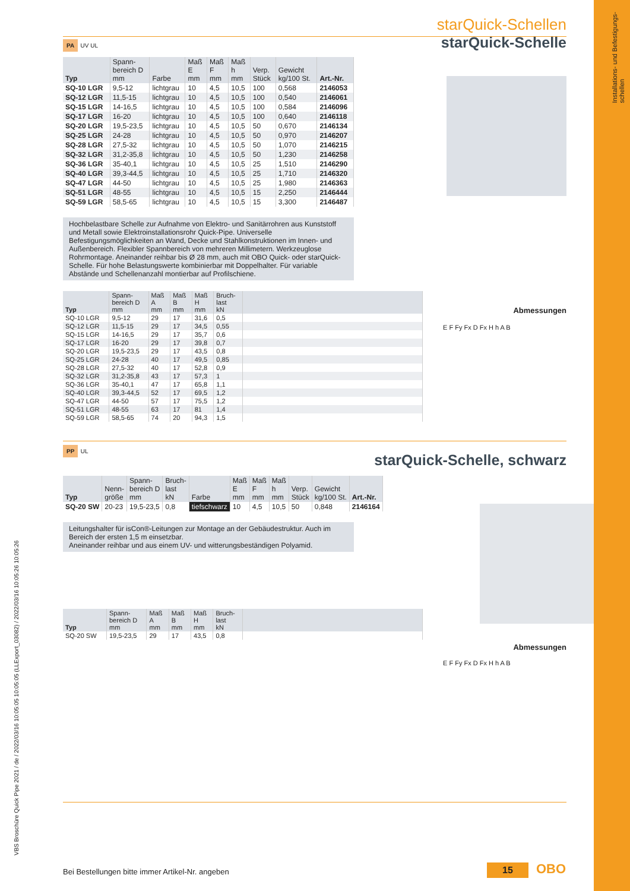Installations- und Befestigungs-
schellen
starQuick-Schellen
PA
UV UL
starQuick-Schelle
| Typ | Spann- bereich D mm | Farbe | Maß E mm | Maß F mm | Maß h mm | Verp. Stück | Gewicht kg/100 St. | Art.-Nr. |
| --- | --- | --- | --- | --- | --- | --- | --- | --- |
| SQ-10 LGR | 9,5-12 | lichtgrau | 10 | 4,5 | 10,5 | 100 | 0,568 | 2146053 |
| SQ-12 LGR | 11,5-15 | lichtgrau | 10 | 4,5 | 10,5 | 100 | 0,540 | 2146061 |
| SQ-15 LGR | 14-16,5 | lichtgrau | 10 | 4,5 | 10,5 | 100 | 0,584 | 2146096 |
| SQ-17 LGR | 16-20 | lichtgrau | 10 | 4,5 | 10,5 | 100 | 0,640 | 2146118 |
| SQ-20 LGR | 19,5-23,5 | lichtgrau | 10 | 4,5 | 10,5 | 50 | 0,670 | 2146134 |
| SQ-25 LGR | 24-28 | lichtgrau | 10 | 4,5 | 10,5 | 50 | 0,970 | 2146207 |
| SQ-28 LGR | 27,5-32 | lichtgrau | 10 | 4,5 | 10,5 | 50 | 1,070 | 2146215 |
| SQ-32 LGR | 31,2-35,8 | lichtgrau | 10 | 4,5 | 10,5 | 50 | 1,230 | 2146258 |
| SQ-36 LGR | 35-40,1 | lichtgrau | 10 | 4,5 | 10,5 | 25 | 1,510 | 2146290 |
| SQ-40 LGR | 39,3-44,5 | lichtgrau | 10 | 4,5 | 10,5 | 25 | 1,710 | 2146320 |
| SQ-47 LGR | 44-50 | lichtgrau | 10 | 4,5 | 10,5 | 25 | 1,980 | 2146363 |
| SQ-51 LGR | 48-55 | lichtgrau | 10 | 4,5 | 10,5 | 15 | 2,250 | 2146444 |
| SQ-59 LGR | 58,5-65 | lichtgrau | 10 | 4,5 | 10,5 | 15 | 3,300 | 2146487 |
Hochbelastbare Schelle zur Aufnahme von Elektro- und Sanitärrohren aus Kunststoff und Metall sowie Elektroinstallationsrohr Quick-Pipe. Universelle Befestigungsmöglichkeiten an Wand, Decke und Stahlkonstruktionen im Innen- und Außenbereich. Flexibler Spannbereich von mehreren Millimetern. Werkzeuglose Rohrmontage. Aneinander reihbar bis Ø 28 mm, auch mit OBO Quick- oder starQuick-Schelle. Für hohe Belastungswerte kombinierbar mit Doppelhalter. Für variable Abstände und Schellenanzahl montierbar auf Profilschiene.
Abmessungen
| Typ | Spann- bereich D mm | Maß A mm | Maß B mm | Maß H mm | Bruch- last kN | |
| --- | --- | --- | --- | --- | --- | --- |
| SQ-10 LGR | 9,5-12 | 29 | 17 | 31,6 | 0,5 | |
| SQ-12 LGR | 11,5-15 | 29 | 17 | 34,5 | 0,55 | |
| SQ-15 LGR | 14-16,5 | 29 | 17 | 35,7 | 0,6 | |
| SQ-17 LGR | 16-20 | 29 | 17 | 39,8 | 0,7 | |
| SQ-20 LGR | 19,5-23,5 | 29 | 17 | 43,5 | 0,8 | |
| SQ-25 LGR | 24-28 | 40 | 17 | 49,5 | 0,85 | |
| SQ-28 LGR | 27,5-32 | 40 | 17 | 52,8 | 0,9 | |
| SQ-32 LGR | 31,2-35,8 | 43 | 17 | 57,3 | 1 | |
| SQ-36 LGR | 35-40,1 | 47 | 17 | 65,8 | 1,1 | |
| SQ-40 LGR | 39,3-44,5 | 52 | 17 | 69,5 | 1,2 | |
| SQ-47 LGR | 44-50 | 57 | 17 | 75,5 | 1,2 | |
| SQ-51 LGR | 48-55 | 63 | 17 | 81 | 1,4 | |
| SQ-59 LGR | 58,5-65 | 74 | 20 | 94,3 | 1,5 | |
E F Fy Fx D Fx H h A B
PP
UL
starQuick-Schelle, schwarz
| Typ | Nenn- größe | Spann- bereich D mm | Bruch- last kN | Farbe | Maß E mm | Maß F mm | Maß h mm | Verp. Stück | Gewicht kg/100 St. | Art.-Nr. |
| --- | --- | --- | --- | --- | --- | --- | --- | --- | --- | --- |
| SQ-20 SW | 20-23 | 19,5-23,5 | 0,8 | tiefschwarz | 10 | 4,5 | 10,5 | 50 | 0,848 | 2146164 |
Leitungshalter für isCon®-Leitungen zur Montage an der Gebäudestruktur. Auch im Bereich der ersten 1,5 m einsetzbar.
Aneinander reihbar und aus einem UV- und witterungsbeständigen Polyamid.
Abmessungen
| Typ | Spann- bereich D mm | Maß A mm | Maß B mm | Maß H mm | Bruch- last kN | |
| --- | --- | --- | --- | --- | --- | --- |
| SQ-20 SW | 19,5-23,5 | 29 | 17 | 43,5 | 0,8 | |
E F Fy Fx D Fx H h A B
VBS Broschüre Quick Pipe 2021 / de / 2022/03/16 10:05:05 10:05:05 (LLExport_03082) / 2022/03/16 10:05:26 10:05:26
Bei Bestellungen bitte immer Artikel-Nr. angeben
15 OBO